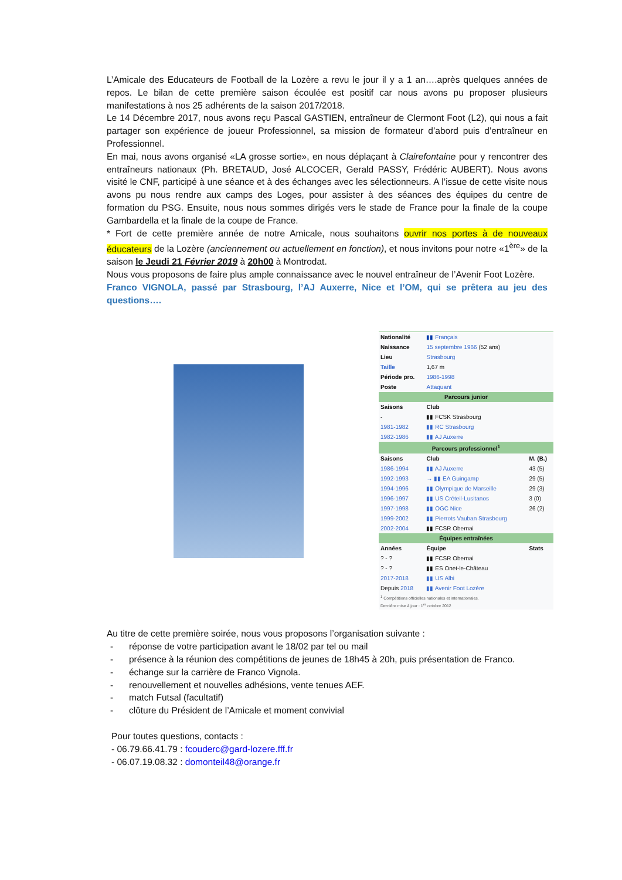L’Amicale des Educateurs de Football de la Lozère a revu le jour il y a 1 an….après quelques années de repos. Le bilan de cette première saison écoulée est positif car nous avons pu proposer plusieurs manifestations à nos 25 adhérents de la saison 2017/2018.
Le 14 Décembre 2017, nous avons reçu Pascal GASTIEN, entraîneur de Clermont Foot (L2), qui nous a fait partager son expérience de joueur Professionnel, sa mission de formateur d’abord puis d’entraîneur en Professionnel.
En mai, nous avons organisé «LA grosse sortie», en nous déplaçant à Clairefontaine pour y rencontrer des entraîneurs nationaux (Ph. BRETAUD, José ALCOCER, Gerald PASSY, Frédéric AUBERT). Nous avons visité le CNF, participé à une séance et à des échanges avec les sélectionneurs. A l’issue de cette visite nous avons pu nous rendre aux camps des Loges, pour assister à des séances des équipes du centre de formation du PSG. Ensuite, nous nous sommes dirigés vers le stade de France pour la finale de la coupe Gambardella et la finale de la coupe de France.
* Fort de cette première année de notre Amicale, nous souhaitons ouvrir nos portes à de nouveaux éducateurs de la Lozère (anciennement ou actuellement en fonction), et nous invitons pour notre «1<sup>ère</sup>» de la saison le Jeudi 21 Février 2019 à 20h00 à Montrodat.
Nous vous proposons de faire plus ample connaissance avec le nouvel entraîneur de l’Avenir Foot Lozère.
Franco VIGNOLA, passé par Strasbourg, l’AJ Auxerre, Nice et l’OM, qui se prêtera au jeu des questions….
| Nationalité | ▮▮ Français | |
| Naissance | 15 septembre 1966 (52 ans) | |
| Lieu | Strasbourg | |
| Taille | 1,67 m | |
| Période pro. | 1986-1998 | |
| Poste | Attaquant | |
| Parcours junior | | |
| Saisons | Club | |
| - | ▮▮ FCSK Strasbourg | |
| 1981-1982 | ▮▮ RC Strasbourg | |
| 1982-1986 | ▮▮ AJ Auxerre | |
| Parcours professionnel<sup>1</sup> | | |
| Saisons | Club | M. (B.) |
| 1986-1994 | ▮▮ AJ Auxerre | 43 (5) |
| 1992-1993 | → ▮▮ EA Guingamp | 29 (5) |
| 1994-1996 | ▮▮ Olympique de Marseille | 29 (3) |
| 1996-1997 | ▮▮ US Créteil-Lusitanos | 3 (0) |
| 1997-1998 | ▮▮ OGC Nice | 26 (2) |
| 1999-2002 | ▮▮ Pierrots Vauban Strasbourg | |
| 2002-2004 | ▮▮ FCSR Obernai | |
| Équipes entraînées | | |
| Années | Équipe | Stats |
| ? - ? | ▮▮ FCSR Obernai | |
| ? - ? | ▮▮ ES Onet-le-Château | |
| 2017-2018 | ▮▮ US Albi | |
| Depuis 2018 | ▮▮ Avenir Foot Lozère | |
| <sup>1</sup> Compétitions officielles nationales et internationales. Dernière mise à jour : 1<sup>er</sup> octobre 2012 | | |
Au titre de cette première soirée, nous vous proposons l’organisation suivante :
- réponse de votre participation avant le 18/02 par tel ou mail
- présence à la réunion des compétitions de jeunes de 18h45 à 20h, puis présentation de Franco.
- échange sur la carrière de Franco Vignola.
- renouvellement et nouvelles adhésions, vente tenues AEF.
- match Futsal (facultatif)
- clôture du Président de l’Amicale et moment convivial
Pour toutes questions, contacts :
- 06.79.66.41.79 : fcouderc@gard-lozere.fff.fr
- 06.07.19.08.32 : domonteil48@orange.fr